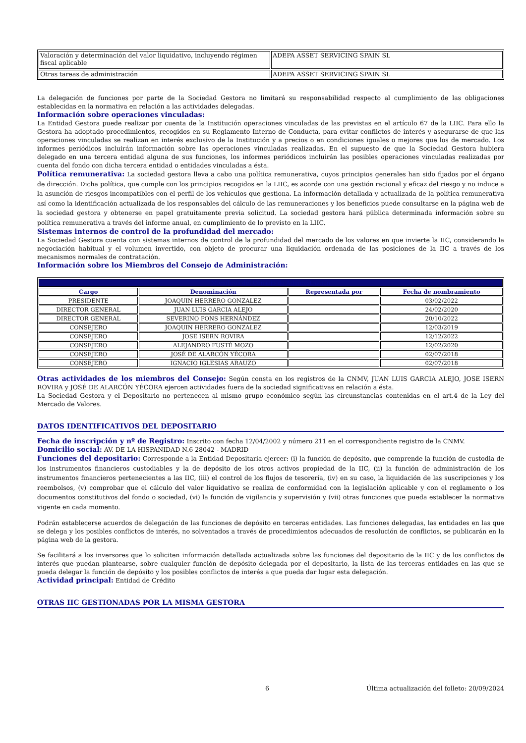| Valoración y determinación del valor liquidativo, incluyendo régimen fiscal aplicable | ADEPA ASSET SERVICING SPAIN SL |
| Otras tareas de administración | ADEPA ASSET SERVICING SPAIN SL |
La delegación de funciones por parte de la Sociedad Gestora no limitará su responsabilidad respecto al cumplimiento de las obligaciones establecidas en la normativa en relación a las actividades delegadas.
Información sobre operaciones vinculadas:
La Entidad Gestora puede realizar por cuenta de la Institución operaciones vinculadas de las previstas en el artículo 67 de la LIIC. Para ello la Gestora ha adoptado procedimientos, recogidos en su Reglamento Interno de Conducta, para evitar conflictos de interés y asegurarse de que las operaciones vinculadas se realizan en interés exclusivo de la Institución y a precios o en condiciones iguales o mejores que los de mercado. Los informes periódicos incluirán información sobre las operaciones vinculadas realizadas. En el supuesto de que la Sociedad Gestora hubiera delegado en una tercera entidad alguna de sus funciones, los informes periódicos incluirán las posibles operaciones vinculadas realizadas por cuenta del fondo con dicha tercera entidad o entidades vinculadas a ésta.
Política remunerativa: La sociedad gestora lleva a cabo una política remunerativa, cuyos principios generales han sido fijados por el órgano de dirección. Dicha política, que cumple con los principios recogidos en la LIIC, es acorde con una gestión racional y eficaz del riesgo y no induce a la asunción de riesgos incompatibles con el perfil de los vehículos que gestiona. La información detallada y actualizada de la política remunerativa así como la identificación actualizada de los responsables del cálculo de las remuneraciones y los beneficios puede consultarse en la página web de la sociedad gestora y obtenerse en papel gratuitamente previa solicitud. La sociedad gestora hará pública determinada información sobre su política remunerativa a través del informe anual, en cumplimiento de lo previsto en la LIIC.
Sistemas internos de control de la profundidad del mercado:
La Sociedad Gestora cuenta con sistemas internos de control de la profundidad del mercado de los valores en que invierte la IIC, considerando la negociación habitual y el volumen invertido, con objeto de procurar una liquidación ordenada de las posiciones de la IIC a través de los mecanismos normales de contratación.
Información sobre los Miembros del Consejo de Administración:
| Miembros del Consejo de Administración | | | |
| --- | --- | --- | --- |
| Cargo | Denominación | Representada por | Fecha de nombramiento |
| PRESIDENTE | JOAQUIN HERRERO GONZALEZ | | 03/02/2022 |
| DIRECTOR GENERAL | JUAN LUIS GARCIA ALEJO | | 24/02/2020 |
| DIRECTOR GENERAL | SEVERINO PONS HERNÁNDEZ | | 20/10/2022 |
| CONSEJERO | JOAQUIN HERRERO GONZALEZ | | 12/03/2019 |
| CONSEJERO | JOSE ISERN ROVIRA | | 12/12/2022 |
| CONSEJERO | ALEJANDRO FUSTÉ MOZO | | 12/02/2020 |
| CONSEJERO | JOSÉ DE ALARCÓN YÉCORA | | 02/07/2018 |
| CONSEJERO | IGNACIO IGLESIAS ARAUZO | | 02/07/2018 |
Otras actividades de los miembros del Consejo: Según consta en los registros de la CNMV, JUAN LUIS GARCIA ALEJO, JOSE ISERN ROVIRA y JOSÉ DE ALARCÓN YÉCORA ejercen actividades fuera de la sociedad significativas en relación a ésta.
La Sociedad Gestora y el Depositario no pertenecen al mismo grupo económico según las circunstancias contenidas en el art.4 de la Ley del Mercado de Valores.
DATOS IDENTIFICATIVOS DEL DEPOSITARIO
Fecha de inscripción y nº de Registro: Inscrito con fecha 12/04/2002 y número 211 en el correspondiente registro de la CNMV.
Domicilio social: AV. DE LA HISPANIDAD N.6 28042 - MADRID
Funciones del depositario: Corresponde a la Entidad Depositaria ejercer: (i) la función de depósito, que comprende la función de custodia de los instrumentos financieros custodiables y la de depósito de los otros activos propiedad de la IIC, (ii) la función de administración de los instrumentos financieros pertenecientes a las IIC, (iii) el control de los flujos de tesorería, (iv) en su caso, la liquidación de las suscripciones y los reembolsos, (v) comprobar que el cálculo del valor liquidativo se realiza de conformidad con la legislación aplicable y con el reglamento o los documentos constitutivos del fondo o sociedad, (vi) la función de vigilancia y supervisión y (vii) otras funciones que pueda establecer la normativa vigente en cada momento.
Podrán establecerse acuerdos de delegación de las funciones de depósito en terceras entidades. Las funciones delegadas, las entidades en las que se delega y los posibles conflictos de interés, no solventados a través de procedimientos adecuados de resolución de conflictos, se publicarán en la página web de la gestora.
Se facilitará a los inversores que lo soliciten información detallada actualizada sobre las funciones del depositario de la IIC y de los conflictos de interés que puedan plantearse, sobre cualquier función de depósito delegada por el depositario, la lista de las terceras entidades en las que se pueda delegar la función de depósito y los posibles conflictos de interés a que pueda dar lugar esta delegación.
Actividad principal: Entidad de Crédito
OTRAS IIC GESTIONADAS POR LA MISMA GESTORA
6 Última actualización del folleto: 20/09/2024